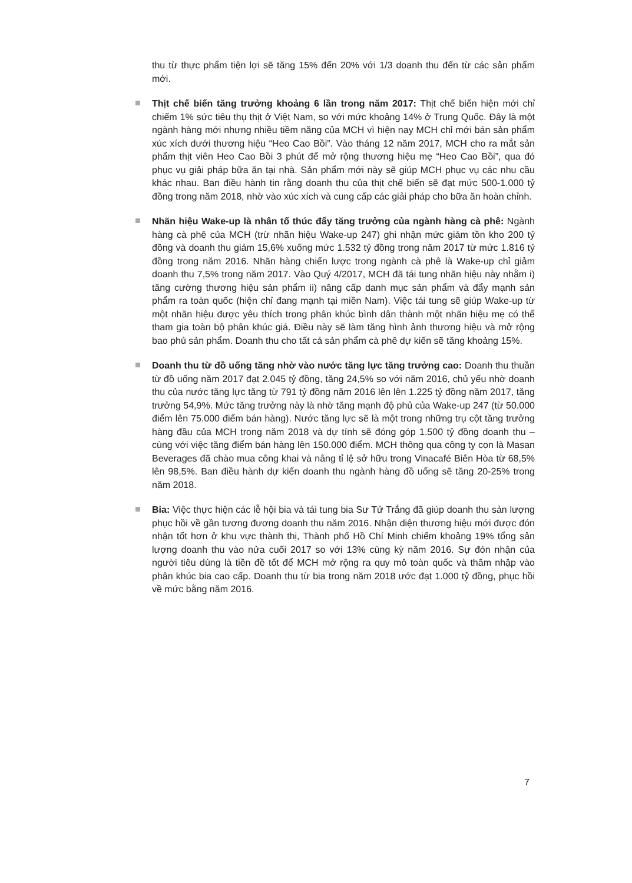thu từ thực phẩm tiện lợi sẽ tăng 15% đến 20% với 1/3 doanh thu đến từ các sản phẩm mới.
Thịt chế biến tăng trưởng khoảng 6 lần trong năm 2017: Thịt chế biến hiện mới chỉ chiếm 1% sức tiêu thụ thịt ở Việt Nam, so với mức khoảng 14% ở Trung Quốc. Đây là một ngành hàng mới nhưng nhiều tiềm năng của MCH vì hiện nay MCH chỉ mới bán sản phẩm xúc xích dưới thương hiệu “Heo Cao Bồi”. Vào tháng 12 năm 2017, MCH cho ra mắt sản phẩm thịt viên Heo Cao Bồi 3 phút để mở rộng thương hiệu mẹ “Heo Cao Bồi”, qua đó phục vụ giải pháp bữa ăn tại nhà. Sản phẩm mới này sẽ giúp MCH phục vụ các nhu cầu khác nhau. Ban điều hành tin rằng doanh thu của thịt chế biến sẽ đạt mức 500-1.000 tỷ đồng trong năm 2018, nhờ vào xúc xích và cung cấp các giải pháp cho bữa ăn hoàn chỉnh.
Nhãn hiệu Wake-up là nhân tố thúc đẩy tăng trưởng của ngành hàng cà phê: Ngành hàng cà phê của MCH (trừ nhãn hiệu Wake-up 247) ghi nhận mức giảm tồn kho 200 tỷ đồng và doanh thu giảm 15,6% xuống mức 1.532 tỷ đồng trong năm 2017 từ mức 1.816 tỷ đồng trong năm 2016. Nhãn hàng chiến lược trong ngành cà phê là Wake-up chỉ giảm doanh thu 7,5% trong năm 2017. Vào Quý 4/2017, MCH đã tái tung nhãn hiệu này nhằm i) tăng cường thương hiệu sản phẩm ii) nâng cấp danh mục sản phẩm và đẩy mạnh sản phẩm ra toàn quốc (hiện chỉ đang mạnh tại miền Nam). Việc tái tung sẽ giúp Wake-up từ một nhãn hiệu được yêu thích trong phân khúc bình dân thành một nhãn hiệu mẹ có thể tham gia toàn bộ phân khúc giá. Điều này sẽ làm tăng hình ảnh thương hiệu và mở rộng bao phủ sản phẩm. Doanh thu cho tất cả sản phẩm cà phê dự kiến sẽ tăng khoảng 15%.
Doanh thu từ đồ uống tăng nhờ vào nước tăng lực tăng trưởng cao: Doanh thu thuần từ đồ uống năm 2017 đạt 2.045 tỷ đồng, tăng 24,5% so với năm 2016, chủ yếu nhờ doanh thu của nước tăng lực tăng từ 791 tỷ đồng năm 2016 lên lên 1.225 tỷ đồng năm 2017, tăng trưởng 54,9%. Mức tăng trưởng này là nhờ tăng mạnh độ phủ của Wake-up 247 (từ 50.000 điểm lên 75.000 điểm bán hàng). Nước tăng lực sẽ là một trong những trụ cột tăng trưởng hàng đầu của MCH trong năm 2018 và dự tính sẽ đóng góp 1.500 tỷ đồng doanh thu – cùng với việc tăng điểm bán hàng lên 150.000 điểm. MCH thông qua công ty con là Masan Beverages đã chào mua công khai và nâng tỉ lệ sở hữu trong Vinacafé Biên Hòa từ 68,5% lên 98,5%. Ban điều hành dự kiến doanh thu ngành hàng đồ uống sẽ tăng 20-25% trong năm 2018.
Bia: Việc thực hiện các lễ hội bia và tái tung bia Sư Tử Trắng đã giúp doanh thu sản lượng phục hồi về gần tương đương doanh thu năm 2016. Nhận diện thương hiệu mới được đón nhận tốt hơn ở khu vực thành thị, Thành phố Hồ Chí Minh chiếm khoảng 19% tổng sản lượng doanh thu vào nửa cuối 2017 so với 13% cùng kỳ năm 2016. Sự đón nhận của người tiêu dùng là tiền đề tốt để MCH mở rộng ra quy mô toàn quốc và thâm nhập vào phân khúc bia cao cấp. Doanh thu từ bia trong năm 2018 ước đạt 1.000 tỷ đồng, phục hồi về mức bằng năm 2016.
7